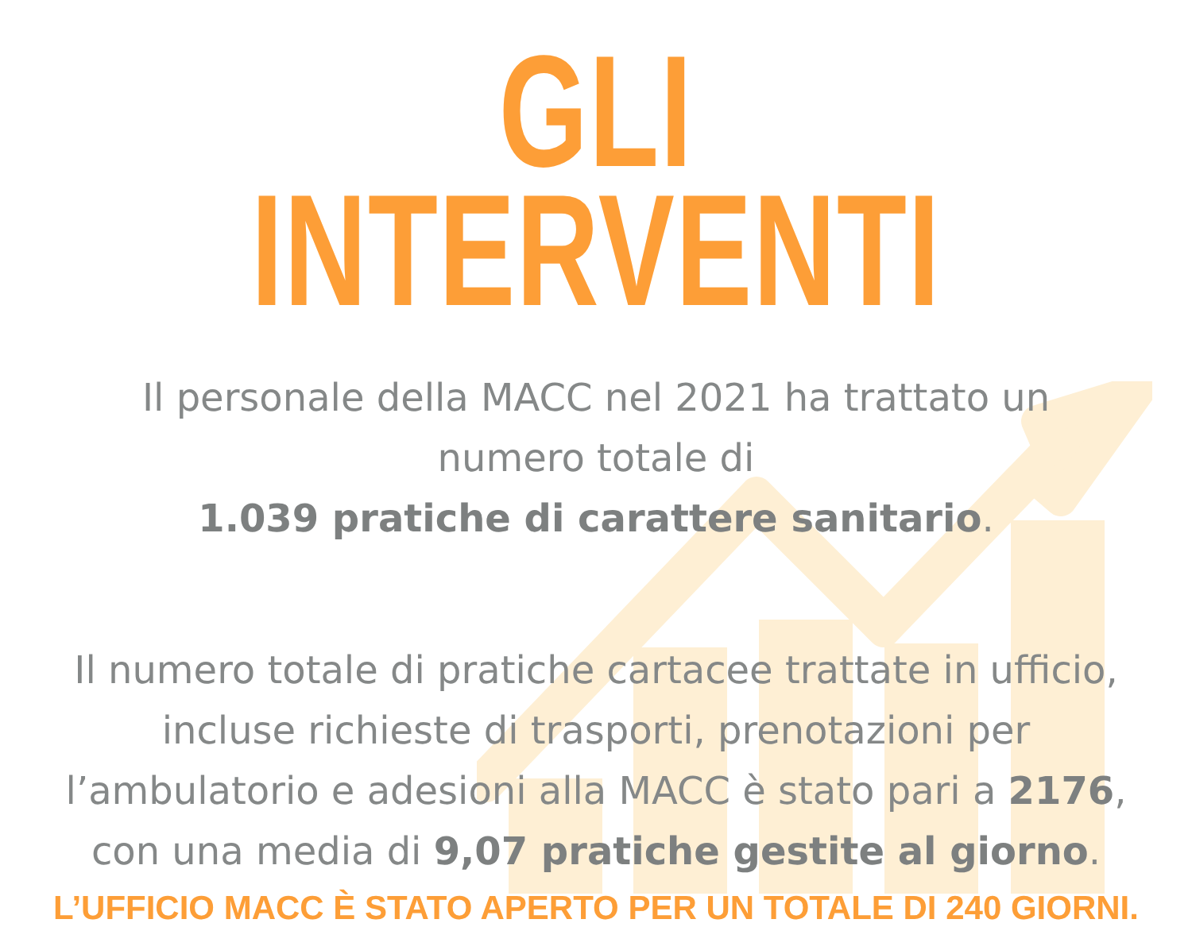GLI INTERVENTI
Il personale della MACC nel 2021 ha trattato un
numero totale di
1.039 pratiche di carattere sanitario.
Il numero totale di pratiche cartacee trattate in ufficio,
incluse richieste di trasporti, prenotazioni per
l’ambulatorio e adesioni alla MACC è stato pari a 2176,
con una media di 9,07 pratiche gestite al giorno.
L’UFFICIO MACC È STATO APERTO PER UN TOTALE DI 240 GIORNI.